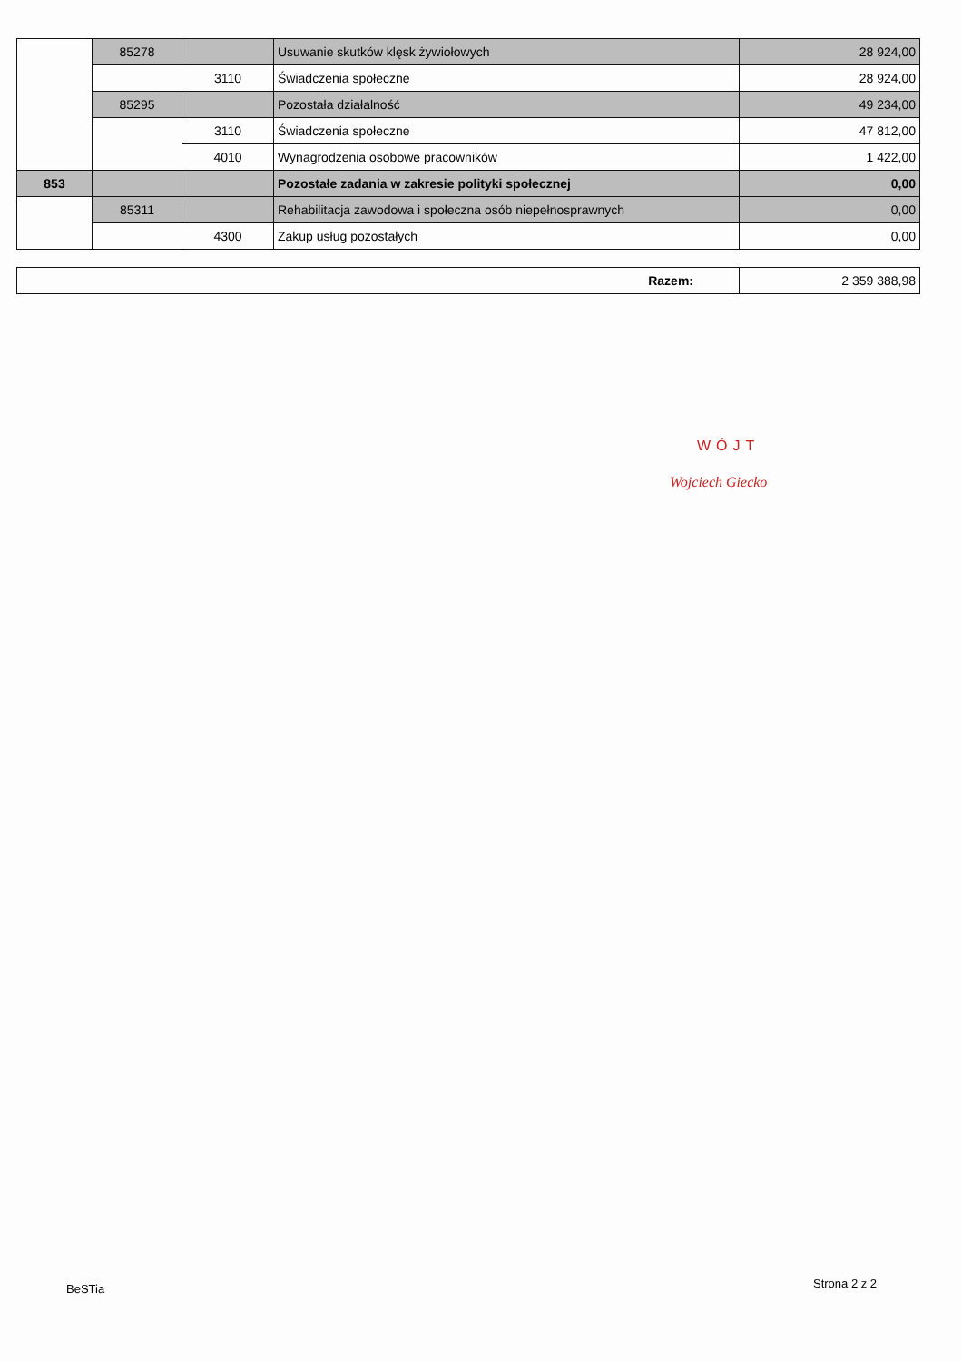| | 85278 | | Usuwanie skutków klęsk żywiołowych | 28 924,00 |
| | | 3110 | Świadczenia społeczne | 28 924,00 |
| | 85295 | | Pozostała działalność | 49 234,00 |
| | | 3110 | Świadczenia społeczne | 47 812,00 |
| | | 4010 | Wynagrodzenia osobowe pracowników | 1 422,00 |
| 853 | | | Pozostałe zadania w zakresie polityki społecznej | 0,00 |
| | 85311 | | Rehabilitacja zawodowa i społeczna osób niepełnosprawnych | 0,00 |
| | | 4300 | Zakup usług pozostałych | 0,00 |
| Razem: | 2 359 388,98 |
WÓJT
Wojciech Giecko
BeSTia Strona 2 z 2